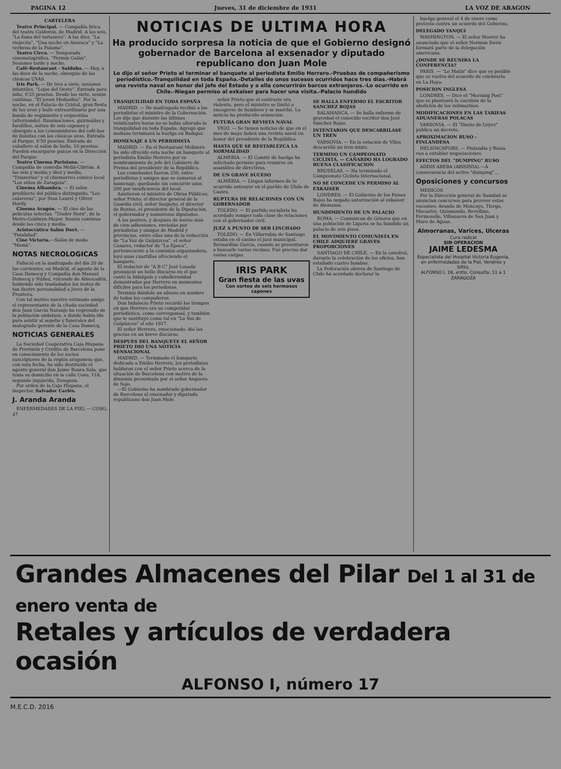PAGINA 12 Jueves, 31 de diciembre de 1931 LA VOZ DE ARAGON
CARTELERA
Teatro Principal. — Compañía lírica del teatro Calderón, de Madrid. A las seis, "La fama del tartanero". A las diez, "La viejecita", "Una noche en Aravaca" y "La verbena de la Paloma".
Teatro Circo. — Temporada cinematográfica. "Fermín Galán". Sesiones tarde y noche.
Café-Restaurant - Salduba. — Hoy, a las doce de la noche, obsequio de las clásicas UVAS.
Iris Park. — De tres a siete, sesiones infantiles. "Lejos del Oeste". Entrada para niño, 0'25 pesetas. Desde las siete, sesión continua. "El joven Medardus". Por la noche, en el Palacio de Cristal, gran fiesta de las uvas y baile extraordinario por una banda de regimiento y orquestina (alternando). Iluminaciones, guirnaldas y farolillos, sorteo de seis capones y obsequio a los consumidores del café-bar de bolsitas con las clásicas uvas. Entrada al Parque, 0'50 pesetas. Entrada de caballero al salón de baile, 10 pesetas. Pueden encargarse palcos en la Dirección del Parque.
Teatro Cinema Parisiana. — Compañía de comedia Meliá-Cibrián. A las seis y media y diez y media, "Trianerías" y el chismorreo cómico local "Los sitios de Zaragoza".
Cinema Alhambra. — El salón predilecto del público distinguido. "Los calaveras", por Stan Laurel y Oliver Hardy.
Cinema Aragón. — El cine de las películas selectas. "Trader Horn", de la Metro-Goldwyn-Mayer. Sesión continua desde las cinco y media.
Aristocrático Salón Doré. — "Fatalidad".
Cine Victoria.—Salón de moda. "Mamá".
NOTAS NECROLOGICAS
Falleció en la madrugada del día 20 de los corrientes, en Madrid, el agente de la Casa Domecq y Compañía don Manuel Domecq y Núñez, vizconde de Almocadén, habiendo sido trasladados los restos de tan ilustre personalidad a Jerez de la Frontera.
Con tal motivo nuestro estimado amigo el representante de la citada sociedad don Juan García Naranjo ha regresado de la población andaluza, a donde había ido para asistir al sepelio y funerales del malogrado gerente de la Casa Domecq.
NOTICIAS GENERALES
La Sociedad Cooperativa Caja Hispana de Previsión y Crédito de Barcelona pone en conocimiento de los socios suscriptores de la región aragonesa que, con esta fecha, ha sido destituido el agente general don Jaime Roura Sala, que tenía su domicilio en la calle Coso, 118, segundo izquierda, Zaragoza.
Por orden de la Caja Hispana, el inspector, Salvador Carlés.
J. Aranda Aranda
ENFERMEDADES DE LA PIEL — COSO, 47
NOTICIAS DE ULTIMA HORA
Ha producido sorpresa la noticia de que el Gobierno designó gobernador de Barcelona al exsenador y diputado republicano don Juan Mole
Lo dijo el señor Prieto al terminar el banquete al periodista Emilio Herrero.-Pruebas de compañerismo periodístico.-Tranquilidad en toda España.-Detalles de unos sucesos ocurridos hace tres días.-Habrá una revista naval en honor del jefe del Estado y a ella concurrirán barcos extranjeros.-Lo ocurrido en Chile.-Niegan permiso al exkaiser para hacer una visita.-Palacio hundido
TRANQUILIDAD EN TODA ESPAÑA
MADRID. — De madrugada recibió a los periodistas el ministro de la Gobernación. Les dijo que durante las últimas veinticuatro horas no se había alterado la tranquilidad en toda España. Agregó que mañana terminará la huelga en Badajoz.
HOMENAJE A UN PERIODISTA
MADRID. — En el Restaurant Molinero ha sido ofrecido esta noche un banquete al periodista Emilio Herrero por su nombramiento de jefe del Gabinete de Prensa del presidente de la República.
Los comensales fueron 250, entre periodistas y amigos que se sumaron al homenaje, quedando sin concurrir unos 200 por insuficiencia del local.
Asistieron el ministro de Obras Públicas, señor Prieto; el director general de la Guardia civil, señor Sanjurjo; el director de Rentas, el presidente de la Diputación, el gobernador y numerosos diputados.
A los postres, y después de leerse más de cien adhesiones, enviadas por periodistas y amigos de Madrid y provincias, entre ellas una de la redacción de "La Voz de Guipúzcoa", el señor Casares, redactor de "La Epoca", perteneciente a la comisión organizadora, leyó unas cuartillas ofreciendo el banquete.
El redactor de "A B C" José Losada pronunció un bello discurso en el que cantó la hidalguía y caballerosidad demostradas por Herrero en momentos difíciles para los periodistas.
Terminó dándole un abrazo en nombre de todos los compañeros.
Don Indalecio Prieto recordó los tiempos en que Herrero era su competidor periodístico, como corresponsal, y también que le sustituyó como tal en "La Voz de Guipúzcoa" el año 1917.
El señor Herrero, emocionado, dió las gracias en un breve discurso.
DESPUES DEL BANQUETE EL SEÑOR PRIETO DIO UNA NOTICIA SENSACIONAL
MADRID. — Terminado el banquete dedicado a Emilio Herrero, los periodistas hablaron con el señor Prieto acerca de la situación de Barcelona con motivo de la dimisión presentada por el señor Anguera de Sojo.
—El Gobierno ha nombrado gobernador de Barcelona al exsenador y diputado republicano don Juan Mole.
señor Prieto que el contraste era violento, pero el ministro se limitó a encogerse de hombros y se marchó. La noticia ha producido sensación.
FUTURA GRAN REVISTA NAVAL
VIGO. — Se tienen noticias de que en el mes de mayo habrá una revista naval en honor del presidente de la República.
HASTA QUE SE RESTABLEZCA LA NORMALIDAD
ALMERIA. — El Comité de huelga ha solicitado permiso para reunirse en asamblea de directivas.
DE UN GRAVE SUCESO
ALMERIA. — Llegan informes de lo ocurrido anteayer en el pueblo de Ulula de Castro.
RUPTURA DE RELACIONES CON UN GOBERNADOR
TOLEDO. — El partido socialista ha acordado romper toda clase de relaciones con el gobernador civil.
JUEZ A PUNTO DE SER LINCHADO
TOLEDO. — En Villarrubia de Santiago estaba en el casino el juez municipal, Bernardino García, cuando se presentaron a buscarle varios vecinos. Fué preciso dar varias cargas.
IRIS PARK
Gran fiesta de las uvas
Con sorteo de seis hermosos capones
SE HALLA ENFERMO EL ESCRITOR SANCHEZ ROJAS
SALAMANCA. — Se halla enfermo de gravedad el conocido escritor don José Sánchez Rojas.
INTENTARON QUE DESCARRILASE UN TREN
VARSOVIA. — En la estación de Vilna descarriló un tren mixto.
TERMINO UN CAMPEONATO CICLISTA. — CAÑARDO HA LOGRADO BUENA CLASIFICACION
BRUSELAS. — Ha terminado el Campeonato Ciclista Internacional.
NO SE CONCEDE UN PERMISO AL EXKAISER
LONDRES. — El Gobierno de los Países Bajos ha negado autorización al exkaiser de Alemania.
HUNDIMIENTO DE UN PALACIO
ROMA. — Comunican de Génova que en una población de Liguria se ha hundido un palacio de seis pisos.
EL MOVIMIENTO COMUNISTA EN CHILE ADQUIERE GRAVES PROPORCIONES
SANTIAGO DE CHILE. — En la catedral, durante la celebración de los oficios, han estallado cuatro bombas.
La Federación obrera de Santiago de Chile ha acordado declarar la
huelga general el 4 de enero como protesta contra un acuerdo del Gobierno.
DELEGADO YANQUI
WASHINGTON. — El señor Hoover ha anunciado que el señor Norman Davis formará parte de la delegación americana.
¿DONDE SE REUNIRA LA CONFERENCIA?
PARIS. — "Le Matin" dice que es posible que se vuelva del acuerdo de celebrarla en La Haya.
POSICION INGLESA
LONDRES. — Dice el "Morning Post" que se planteará la cuestión de la abolición de los submarinos.
MODIFICACIONES EN LAS TARIFAS ADUANERAS POLACAS
VARSOVIA. — El "Diario de Leyes" publica un decreto.
APROXIMACION RUSO - FINLANDESA
HELSINGSFORS. — Finlandia y Rusia van a entablar negociaciones.
EFECTOS DEL "DUMPING" RUSO
ADDIS ABEBA (ABISINIA).—A consecuencia del activo "dumping"...
Oposiciones y concursos
MEDICOS
Por la Dirección general de Sanidad se anuncian concursos para proveer estas vacantes: Aranda de Moncayo, Tierga, Macastre, Quismondo, Revellino, Fermoselle, Villanueva de San Juan y Muro de Aguas.
Almorranas, Varices, Ulceras
Cura radical
SIN OPERACION
JAIME LEDESMA
Especialista del Hospital Victoria Eugenia, en enfermedades de la Piel, Venéreo y Sífilis.
ALFONSO I, 16, entlo. Consulta: 11 a 1
ZARAGOZA
Grandes Almacenes del Pilar Del 1 al 31 de enero venta de
Retales y artículos de verdadera ocasión
ALFONSO I, número 17
M.E.C.D. 2016